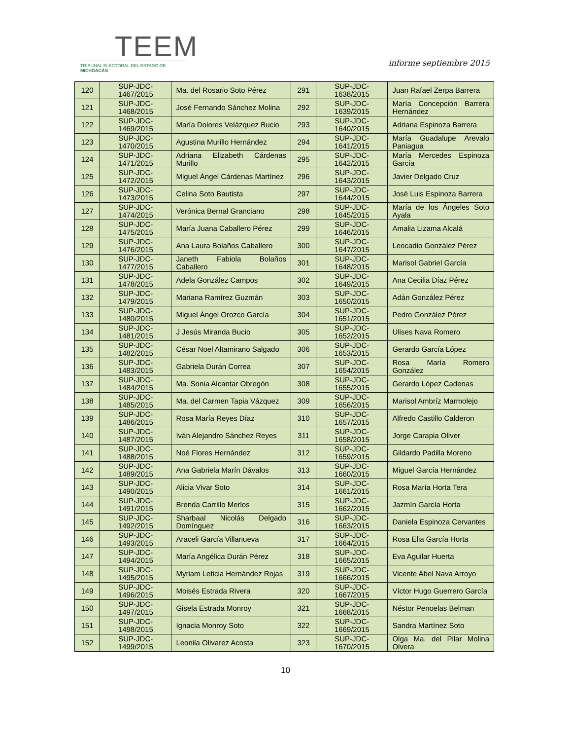TEEM
TRIBUNAL ELECTORAL DEL ESTADO DE MICHOACÁN
informe septiembre 2015
| 120 | SUP-JDC-1467/2015 | Ma. del Rosario Soto Pérez | 291 | SUP-JDC-1638/2015 | Juan Rafael Zerpa Barrera |
| 121 | SUP-JDC-1468/2015 | José Fernando Sánchez Molina | 292 | SUP-JDC-1639/2015 | María Concepción Barrera Hernández |
| 122 | SUP-JDC-1469/2015 | María Dolores Velázquez Bucio | 293 | SUP-JDC-1640/2015 | Adriana Espinoza Barrera |
| 123 | SUP-JDC-1470/2015 | Agustina Murillo Hernández | 294 | SUP-JDC-1641/2015 | María Guadalupe Arevalo Paniagua |
| 124 | SUP-JDC-1471/2015 | Adriana Elizabeth Cárdenas Murillo | 295 | SUP-JDC-1642/2015 | María Mercedes Espinoza García |
| 125 | SUP-JDC-1472/2015 | Miguel Ángel Cárdenas Martínez | 296 | SUP-JDC-1643/2015 | Javier Delgado Cruz |
| 126 | SUP-JDC-1473/2015 | Celina Soto Bautista | 297 | SUP-JDC-1644/2015 | José Luis Espinoza Barrera |
| 127 | SUP-JDC-1474/2015 | Verónica Bernal Granciano | 298 | SUP-JDC-1645/2015 | María de los Ángeles Soto Ayala |
| 128 | SUP-JDC-1475/2015 | María Juana Caballero Pérez | 299 | SUP-JDC-1646/2015 | Amalia Lizama Alcalá |
| 129 | SUP-JDC-1476/2015 | Ana Laura Bolaños Caballero | 300 | SUP-JDC-1647/2015 | Leocadio González Pérez |
| 130 | SUP-JDC-1477/2015 | Janeth Fabiola Bolaños Caballero | 301 | SUP-JDC-1648/2015 | Marisol Gabriel García |
| 131 | SUP-JDC-1478/2015 | Adela González Campos | 302 | SUP-JDC-1649/2015 | Ana Cecilia Díaz Pérez |
| 132 | SUP-JDC-1479/2015 | Mariana Ramírez Guzmán | 303 | SUP-JDC-1650/2015 | Adán González Pérez |
| 133 | SUP-JDC-1480/2015 | Miguel Ángel Orozco García | 304 | SUP-JDC-1651/2015 | Pedro González Pérez |
| 134 | SUP-JDC-1481/2015 | J Jesús Miranda Bucio | 305 | SUP-JDC-1652/2015 | Ulises Nava Romero |
| 135 | SUP-JDC-1482/2015 | César Noel Altamirano Salgado | 306 | SUP-JDC-1653/2015 | Gerardo García López |
| 136 | SUP-JDC-1483/2015 | Gabriela Durán Correa | 307 | SUP-JDC-1654/2015 | Rosa María Romero González |
| 137 | SUP-JDC-1484/2015 | Ma. Sonia Alcantar Obregón | 308 | SUP-JDC-1655/2015 | Gerardo López Cadenas |
| 138 | SUP-JDC-1485/2015 | Ma. del Carmen Tapia Vázquez | 309 | SUP-JDC-1656/2015 | Marisol Ambríz Marmolejo |
| 139 | SUP-JDC-1486/2015 | Rosa María Reyes Díaz | 310 | SUP-JDC-1657/2015 | Alfredo Castillo Calderon |
| 140 | SUP-JDC-1487/2015 | Iván Alejandro Sánchez Reyes | 311 | SUP-JDC-1658/2015 | Jorge Carapia Oliver |
| 141 | SUP-JDC-1488/2015 | Noé Flores Hernández | 312 | SUP-JDC-1659/2015 | Gildardo Padilla Moreno |
| 142 | SUP-JDC-1489/2015 | Ana Gabriela Marín Dávalos | 313 | SUP-JDC-1660/2015 | Miguel García Hernández |
| 143 | SUP-JDC-1490/2015 | Alicia Vivar Soto | 314 | SUP-JDC-1661/2015 | Rosa María Horta Tera |
| 144 | SUP-JDC-1491/2015 | Brenda Carrillo Merlos | 315 | SUP-JDC-1662/2015 | Jazmín García Horta |
| 145 | SUP-JDC-1492/2015 | Sharbaal Nicolás Delgado Domínguez | 316 | SUP-JDC-1663/2015 | Daniela Espinoza Cervantes |
| 146 | SUP-JDC-1493/2015 | Araceli García Villanueva | 317 | SUP-JDC-1664/2015 | Rosa Elia García Horta |
| 147 | SUP-JDC-1494/2015 | María Angélica Durán Pérez | 318 | SUP-JDC-1665/2015 | Eva Aguilar Huerta |
| 148 | SUP-JDC-1495/2015 | Myriam Leticia Hernández Rojas | 319 | SUP-JDC-1666/2015 | Vicente Abel Nava Arroyo |
| 149 | SUP-JDC-1496/2015 | Moisés Estrada Rivera | 320 | SUP-JDC-1667/2015 | Víctor Hugo Guerrero García |
| 150 | SUP-JDC-1497/2015 | Gisela Estrada Monroy | 321 | SUP-JDC-1668/2015 | Néstor Penoelas Belman |
| 151 | SUP-JDC-1498/2015 | Ignacia Monroy Soto | 322 | SUP-JDC-1669/2015 | Sandra Martínez Soto |
| 152 | SUP-JDC-1499/2015 | Leonila Olivarez Acosta | 323 | SUP-JDC-1670/2015 | Olga Ma. del Pilar Molina Olvera |
10